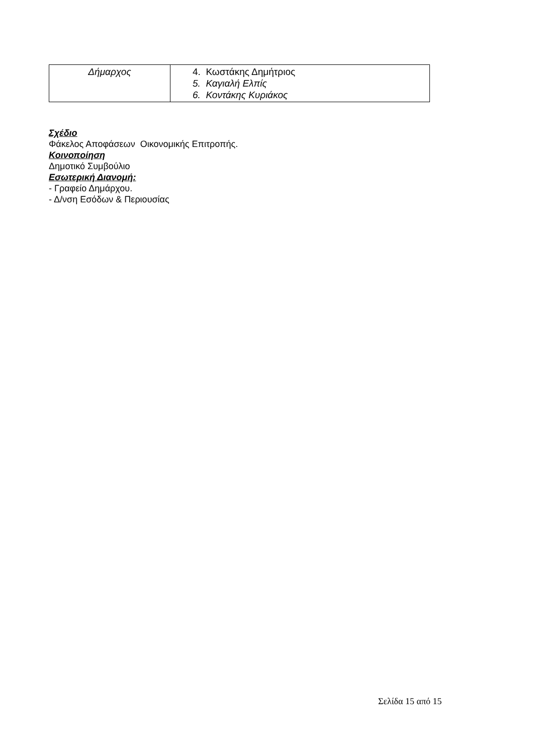| Δήμαρχος | 4. Κωστάκης Δημήτριος 5. Καγιαλή Ελπίς 6. Κοντάκης Κυριάκος |
Σχέδιο
Φάκελος Αποφάσεων Οικονομικής Επιτροπής.
Κοινοποίηση
Δημοτικό Συμβούλιο
Εσωτερική Διανομή:
- Γραφείο Δημάρχου.
- Δ/νση Εσόδων & Περιουσίας
Σελίδα 15 από 15